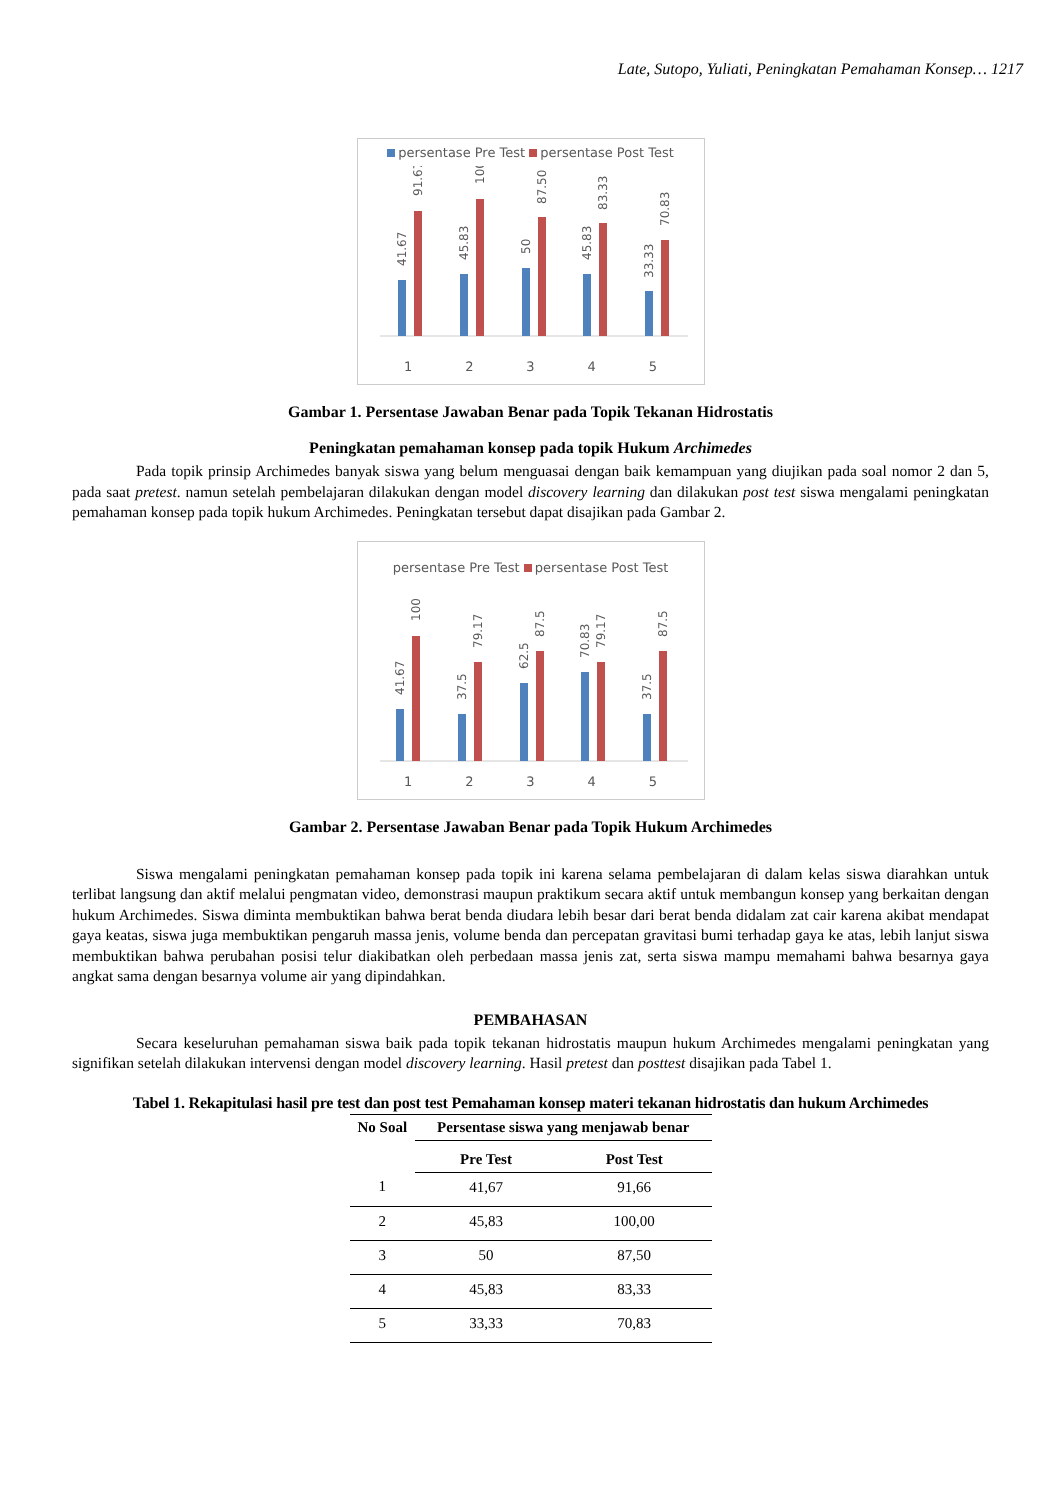Late, Sutopo, Yuliati, Peningkatan Pemahaman Konsep… 1217
persentase Pre Test persentase Post Test
41.67
91.67
45.83
100
50
87.50
45.83
83.33
33.33
70.83
1 2 3 4 5
Gambar 1. Persentase Jawaban Benar pada Topik Tekanan Hidrostatis
Peningkatan pemahaman konsep pada topik Hukum Archimedes
Pada topik prinsip Archimedes banyak siswa yang belum menguasai dengan baik kemampuan yang diujikan pada soal nomor 2 dan 5, pada saat pretest. namun setelah pembelajaran dilakukan dengan model discovery learning dan dilakukan post test siswa mengalami peningkatan pemahaman konsep pada topik hukum Archimedes. Peningkatan tersebut dapat disajikan pada Gambar 2.
persentase Pre Test persentase Post Test
41.67
100
37.5
79.17
62.5
87.5
70.83
79.17
37.5
87.5
1 2 3 4 5
Gambar 2. Persentase Jawaban Benar pada Topik Hukum Archimedes
Siswa mengalami peningkatan pemahaman konsep pada topik ini karena selama pembelajaran di dalam kelas siswa diarahkan untuk terlibat langsung dan aktif melalui pengmatan video, demonstrasi maupun praktikum secara aktif untuk membangun konsep yang berkaitan dengan hukum Archimedes. Siswa diminta membuktikan bahwa berat benda diudara lebih besar dari berat benda didalam zat cair karena akibat mendapat gaya keatas, siswa juga membuktikan pengaruh massa jenis, volume benda dan percepatan gravitasi bumi terhadap gaya ke atas, lebih lanjut siswa membuktikan bahwa perubahan posisi telur diakibatkan oleh perbedaan massa jenis zat, serta siswa mampu memahami bahwa besarnya gaya angkat sama dengan besarnya volume air yang dipindahkan.
PEMBAHASAN
Secara keseluruhan pemahaman siswa baik pada topik tekanan hidrostatis maupun hukum Archimedes mengalami peningkatan yang signifikan setelah dilakukan intervensi dengan model discovery learning. Hasil pretest dan posttest disajikan pada Tabel 1.
Tabel 1. Rekapitulasi hasil pre test dan post test Pemahaman konsep materi tekanan hidrostatis dan hukum Archimedes
| No Soal | Persentase siswa yang menjawab benar | |
| --- | --- | --- |
| | Pre Test | Post Test |
| 1 | 41,67 | 91,66 |
| 2 | 45,83 | 100,00 |
| 3 | 50 | 87,50 |
| 4 | 45,83 | 83,33 |
| 5 | 33,33 | 70,83 |